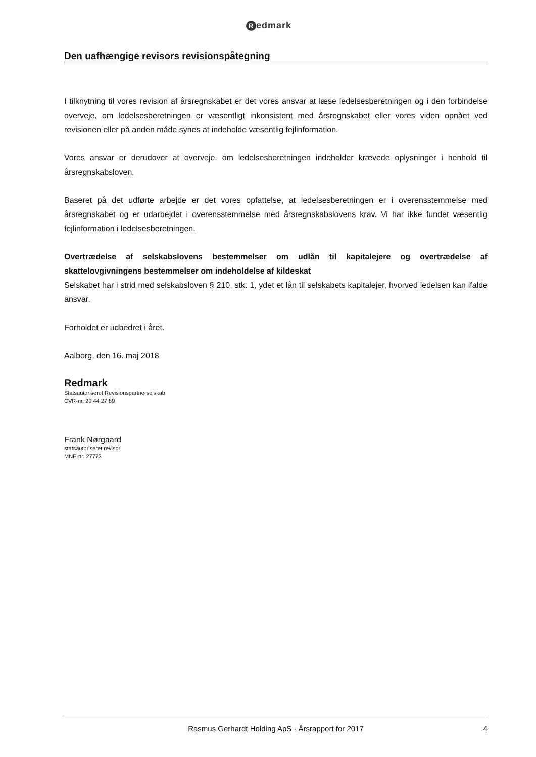Redmark
Den uafhængige revisors revisionspåtegning
I tilknytning til vores revision af årsregnskabet er det vores ansvar at læse ledelsesberetningen og i den forbindelse overveje, om ledelsesberetningen er væsentligt inkonsistent med årsregnskabet eller vores viden opnået ved revisionen eller på anden måde synes at indeholde væsentlig fejlinformation.
Vores ansvar er derudover at overveje, om ledelsesberetningen indeholder krævede oplysninger i henhold til årsregnskabsloven.
Baseret på det udførte arbejde er det vores opfattelse, at ledelsesberetningen er i overensstemmelse med årsregnskabet og er udarbejdet i overensstemmelse med årsregnskabslovens krav. Vi har ikke fundet væsentlig fejlinformation i ledelsesberetningen.
Overtrædelse af selskabslovens bestemmelser om udlån til kapitalejere og overtrædelse af skattelovgivningens bestemmelser om indeholdelse af kildeskat
Selskabet har i strid med selskabsloven § 210, stk. 1, ydet et lån til selskabets kapitalejer, hvorved ledelsen kan ifalde ansvar.
Forholdet er udbedret i året.
Aalborg, den 16. maj 2018
Redmark
Statsautoriseret Revisionspartnerselskab
CVR-nr. 29 44 27 89
Frank Nørgaard
statsautoriseret revisor
MNE-nr. 27773
Rasmus Gerhardt Holding ApS · Årsrapport for 2017 4